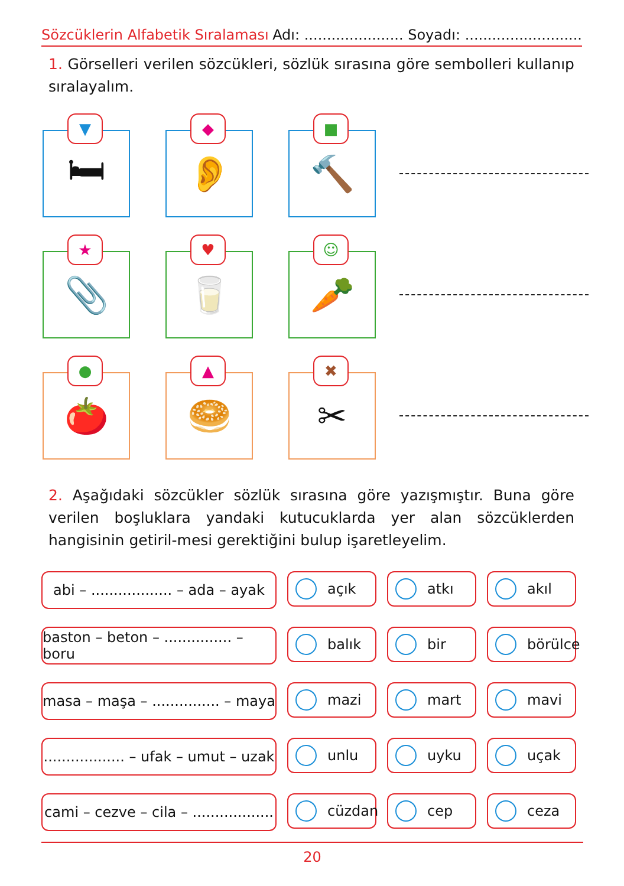Sözcüklerin Alfabetik Sıralaması Adı: ...................... Soyadı: ..........................
1. Görselleri verilen sözcükleri, sözlük sırasına göre sembolleri kullanıp sıralayalım.
▼
🛏
◆
👂
■
🔨
★
📎
♥
🥛
☺
🥕
●
🍅
▲
🥯
✖
✂
2. Aşağıdaki sözcükler sözlük sırasına göre yazışmıştır. Buna göre verilen boşluklara yandaki kutucuklarda yer alan sözcüklerden hangisinin getiril-mesi gerektiğini bulup işaretleyelim.
abi – .................. – ada – ayak
açık atkı akıl
baston – beton – ............... – boru
balık bir börülce
masa – maşa – ............... – maya
mazi mart mavi
.................. – ufak – umut – uzak
unlu uyku uçak
cami – cezve – cila – ..................
cüzdan cep ceza
20